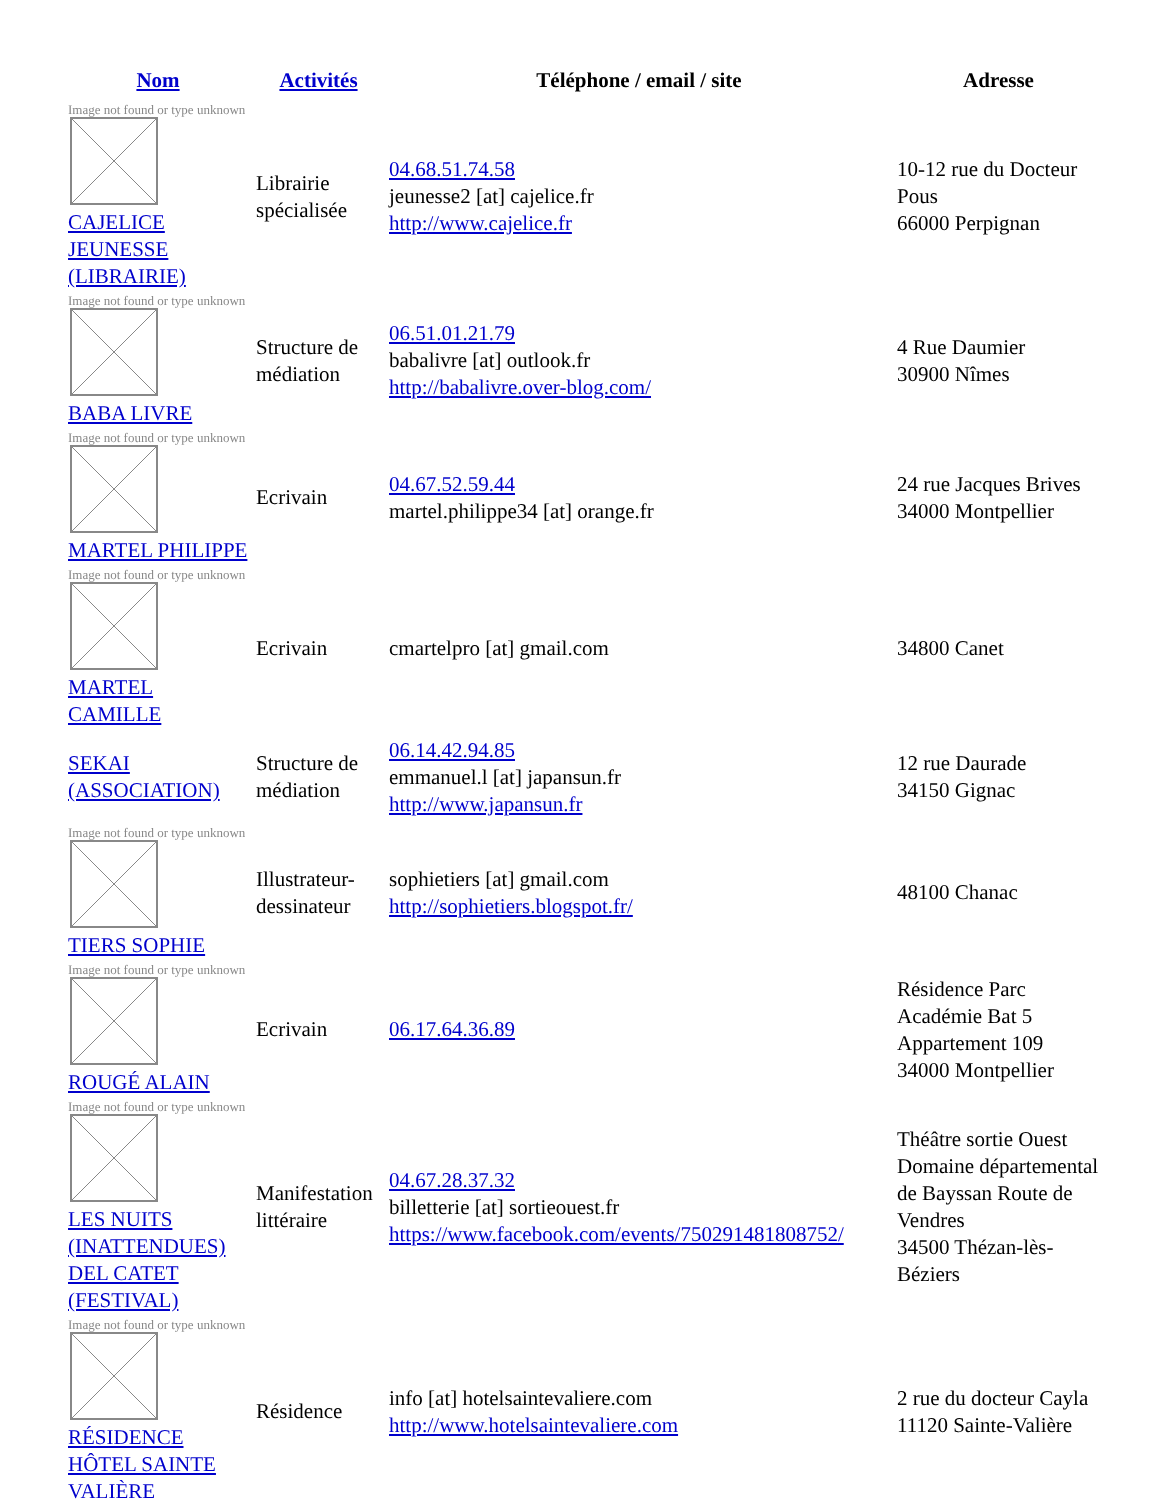| Nom | Activités | Téléphone / email / site | Adresse |
| --- | --- | --- | --- |
| Image not found or type unknown CAJELICE JEUNESSE (LIBRAIRIE) | Librairie spécialisée | 04.68.51.74.58 jeunesse2 [at] cajelice.fr http://www.cajelice.fr | 10-12 rue du Docteur Pous 66000 Perpignan |
| Image not found or type unknown BABA LIVRE | Structure de médiation | 06.51.01.21.79 babalivre [at] outlook.fr http://babalivre.over-blog.com/ | 4 Rue Daumier 30900 Nîmes |
| Image not found or type unknown MARTEL PHILIPPE | Ecrivain | 04.67.52.59.44 martel.philippe34 [at] orange.fr | 24 rue Jacques Brives 34000 Montpellier |
| Image not found or type unknown MARTEL CAMILLE | Ecrivain | cmartelpro [at] gmail.com | 34800 Canet |
| SEKAI (ASSOCIATION) | Structure de médiation | 06.14.42.94.85 emmanuel.l [at] japansun.fr http://www.japansun.fr | 12 rue Daurade 34150 Gignac |
| Image not found or type unknown TIERS SOPHIE | Illustrateur-dessinateur | sophietiers [at] gmail.com http://sophietiers.blogspot.fr/ | 48100 Chanac |
| Image not found or type unknown ROUGÉ ALAIN | Ecrivain | 06.17.64.36.89 | Résidence Parc Académie Bat 5 Appartement 109 34000 Montpellier |
| Image not found or type unknown LES NUITS (INATTENDUES) DEL CATET (FESTIVAL) | Manifestation littéraire | 04.67.28.37.32 billetterie [at] sortieouest.fr https://www.facebook.com/events/750291481808752/ | Théâtre sortie Ouest Domaine départemental de Bayssan Route de Vendres 34500 Thézan-lès-Béziers |
| Image not found or type unknown RÉSIDENCE HÔTEL SAINTE VALIÈRE | Résidence | info [at] hotelsaintevaliere.com http://www.hotelsaintevaliere.com | 2 rue du docteur Cayla 11120 Sainte-Valière |